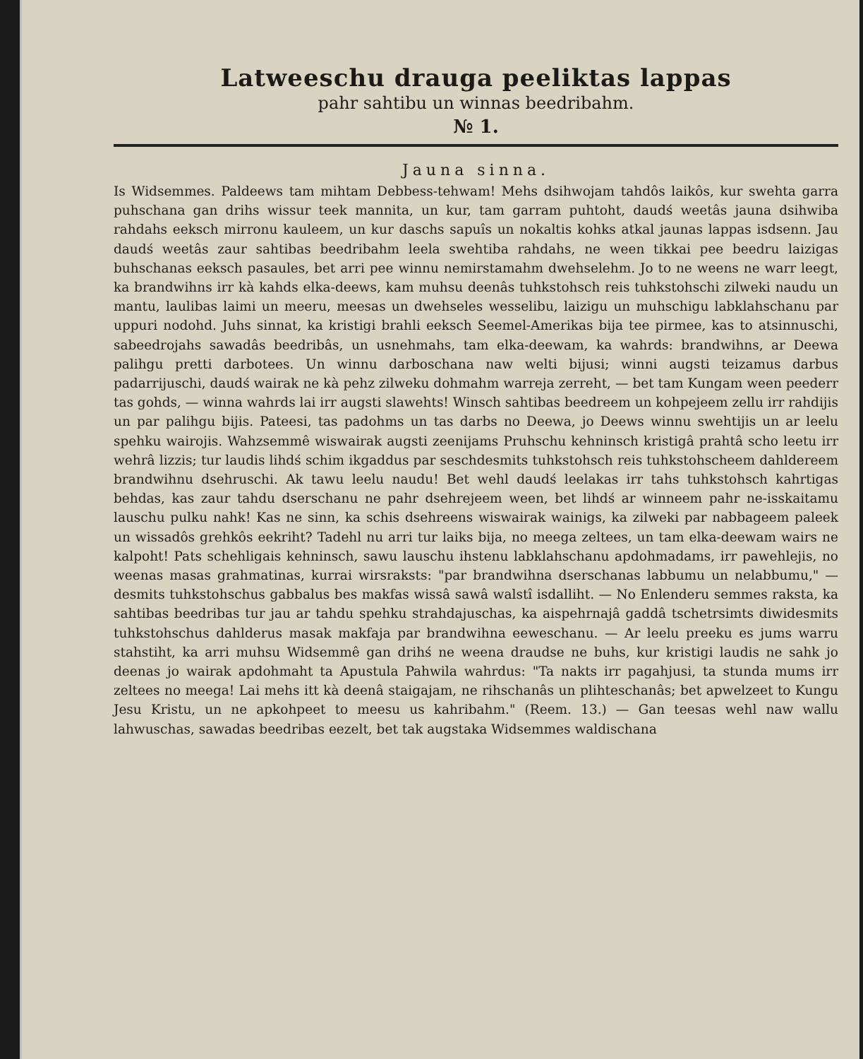Latweeschu drauga peeliktas lappas
pahr sahtibu un winnas beedribahm.
№ 1.
Jauna sinna.
Is Widsemmes. Paldeews tam mihtam Debbess-tehwam! Mehs dsihwojam tahdôs laikôs, kur swehta garra puhschana gan drihs wissur teek mannita, un kur, tam garram puhtoht, daudś weetâs jauna dsihwiba rahdahs eeksch mirronu kauleem, un kur daschs sapuîs un nokaltis kohks atkal jaunas lappas isdsenn. Jau daudś weetâs zaur sahtibas beedribahm leela swehtiba rahdahs, ne ween tikkai pee beedru laizigas buhschanas eeksch pasaules, bet arri pee winnu nemirstamahm dwehselehm. Jo to ne weens ne warr leegt, ka brandwihns irr kà kahds elka-deews, kam muhsu deenâs tuhkstohsch reis tuhkstohschi zilweki naudu un mantu, laulibas laimi un meeru, meesas un dwehseles wesselibu, laizigu un muhschigu labklahschanu par uppuri nodohd. Juhs sinnat, ka kristigi brahli eeksch Seemel-Amerikas bija tee pirmee, kas to atsinnuschi, sabeedrojahs sawadâs beedribâs, un usnehmahs, tam elka-deewam, ka wahrds: brandwihns, ar Deewa palihgu pretti darbotees. Un winnu darboschana naw welti bijusi; winni augsti teizamus darbus padarrijuschi, daudś wairak ne kà pehz zilweku dohmahm warreja zerreht, — bet tam Kungam ween peederr tas gohds, — winna wahrds lai irr augsti slawehts! Winsch sahtibas beedreem un kohpejeem zellu irr rahdijis un par palihgu bijis. Pateesi, tas padohms un tas darbs no Deewa, jo Deews winnu swehtijis un ar leelu spehku wairojis. Wahzsemmê wiswairak augsti zeenijams Pruhschu kehninsch kristigâ prahtâ scho leetu irr wehrâ lizzis; tur laudis lihdś schim ikgaddus par seschdesmits tuhkstohsch reis tuhkstohscheem dahldereem brandwihnu dsehruschi. Ak tawu leelu naudu! Bet wehl daudś leelakas irr tahs tuhkstohsch kahrtigas behdas, kas zaur tahdu dserschanu ne pahr dsehrejeem ween, bet lihdś ar winneem pahr ne-isskaitamu lauschu pulku nahk! Kas ne sinn, ka schis dsehreens wiswairak wainigs, ka zilweki par nabbageem paleek un wissadôs grehkôs eekriht? Tadehl nu arri tur laiks bija, no meega zeltees, un tam elka-deewam wairs ne kalpoht! Pats schehligais kehninsch, sawu lauschu ihstenu labklahschanu apdohmadams, irr pawehlejis, no weenas masas grahmatinas, kurrai wirsraksts: "par brandwihna dserschanas labbumu un nelabbumu," — desmits tuhkstohschus gabbalus bes makfas wissâ sawâ walstî isdalliht. — No Enlenderu semmes raksta, ka sahtibas beedribas tur jau ar tahdu spehku strahdajuschas, ka aispehrnajâ gaddâ tschetrsimts diwidesmits tuhkstohschus dahlderus masak makfaja par brandwihna eeweschanu. — Ar leelu preeku es jums warru stahstiht, ka arri muhsu Widsemmê gan drihś ne weena draudse ne buhs, kur kristigi laudis ne sahk jo deenas jo wairak apdohmaht ta Apustula Pahwila wahrdus: "Ta nakts irr pagahjusi, ta stunda mums irr zeltees no meega! Lai mehs itt kà deenâ staigajam, ne rihschanâs un plihteschanâs; bet apwelzeet to Kungu Jesu Kristu, un ne apkohpeet to meesu us kahribahm." (Reem. 13.) — Gan teesas wehl naw wallu lahwuschas, sawadas beedribas eezelt, bet tak augstaka Widsemmes waldischana